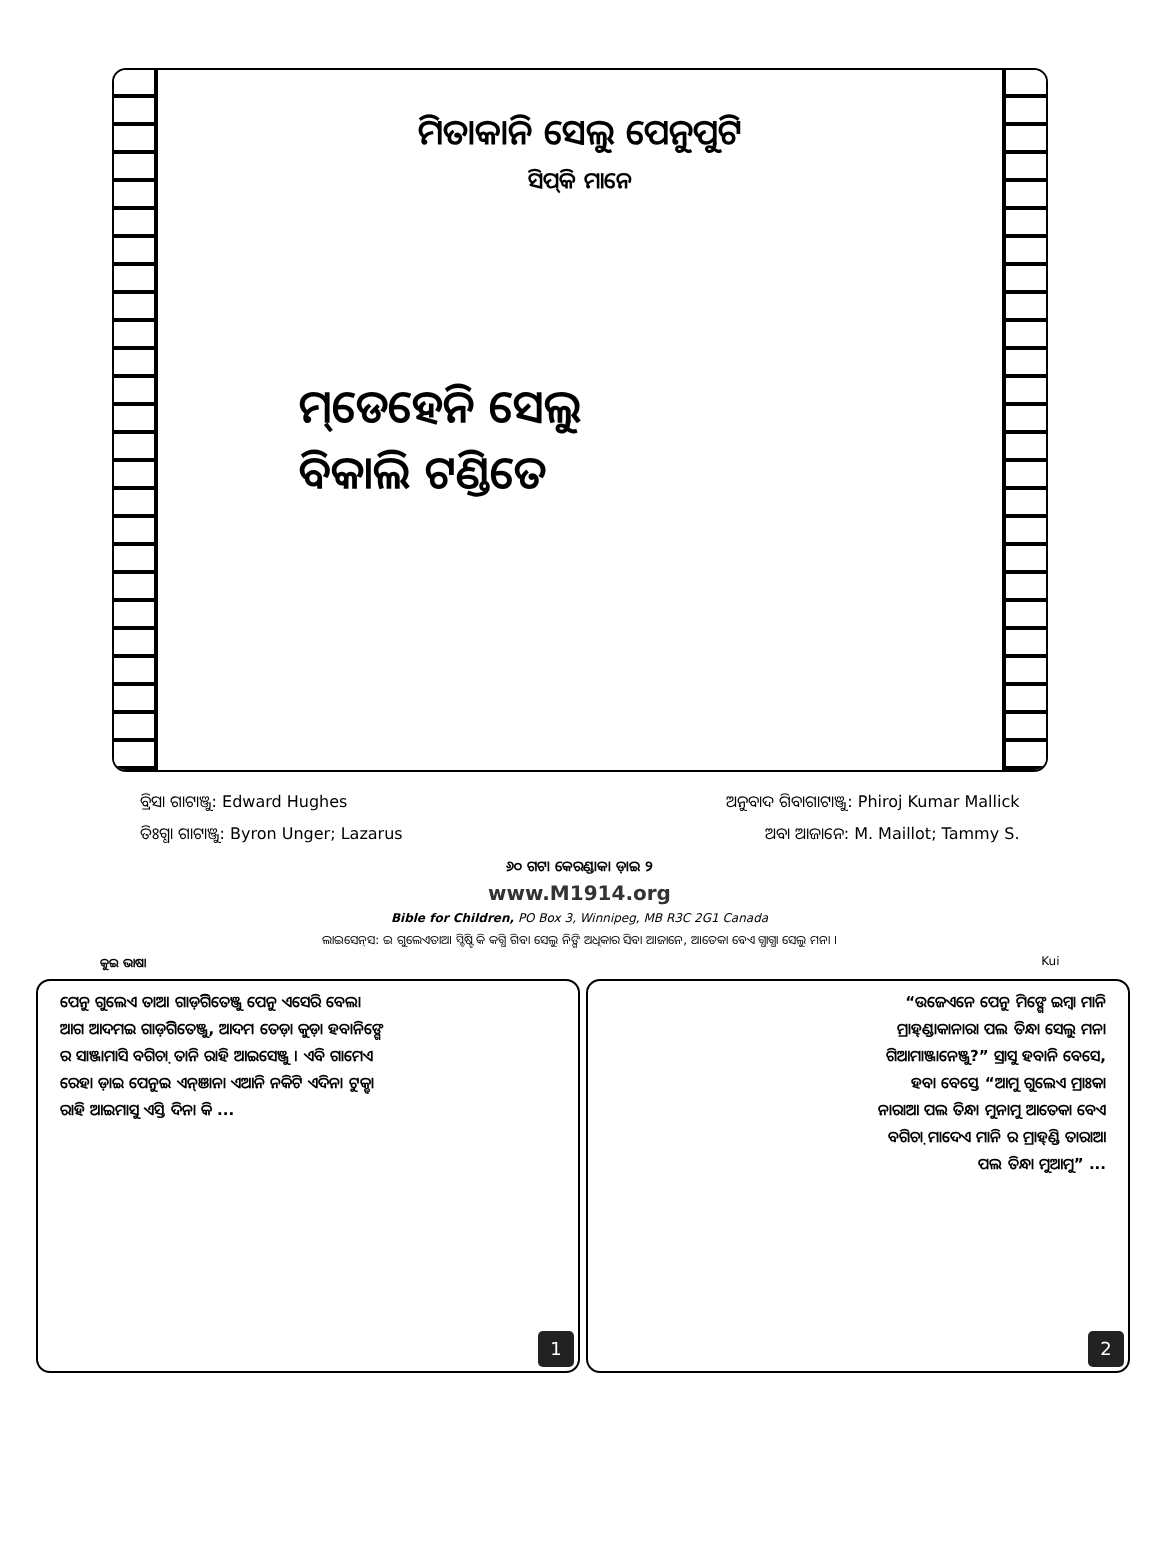ମିତାକାନି ସେଲୁ ପେନୁପୁଟି
ସିପ୍‌କି ମାନେ
ମ୍‌ଡେହେନି ସେଲୁ
ବିକାଲି ଟଣ୍ଡିତେ
ବ୍ରିସା ଗାଟାଞ୍ଜୁ: Edward Hughes
ତିଃଗ୍ଧା ଗାଟାଞ୍ଜୁ: Byron Unger; Lazarus
ଅନୁବାଦ ଗିବାଗାଟାଞ୍ଜୁ: Phiroj Kumar Mallick
ଅବା ଆଜାନେ: M. Maillot; Tammy S.
୬୦ ଗଟା କେରଣ୍ଡାକା ଡ଼ାଇ ୨
www.M1914.org
Bible for Children, PO Box 3, Winnipeg, MB R3C 2G1 Canada
ଲାଇସେନ୍‌ସ: ଇ ଗୁଲେଏତାଆ ସ୍ବିଷ୍ଟି କି କଗ୍ଧି ଗିବା ସେଲୁ ନିଙ୍ଗି ଅଧିକାର ସିବା ଆଜାନେ, ଆତେକା ବେଏ ଗ୍ଧାଗ୍ଧା ସେଲୁ ମନା ।
କୁଇ ଭାଷା Kui
ପେନୁ ଗୁଲେଏ ତାଆ ଗାଡ଼ିଗିତେଞ୍ଜୁ ପେନୁ ଏସେରି ବେଲା ଆଗ ଆଦମଇ ଗାଡ଼ିଗିତେଞ୍ଜୁ, ଆଦମ ତେଡ଼ା କୁଡ଼ା ହବାନିଙ୍ଗେ ର ସାଞ୍ଜାମାସି ବଗିଚ଼ା ତାନି ରାହି ଆଇସେଞ୍ଜୁ । ଏବି ଗାମେଏ ରେହା ଡ଼ାଇ ପେନୁଇ ଏନ୍‌ଞାନା ଏଆନି ନକିଟି ଏଦିନା ଟୁକ୍ବା ରାହି ଆଇମାସୁ ଏସ୍ତି ଦିନା କି ...
1
“ଉଜେଏନେ ପେନୁ ମିଙ୍ଗେ ଇମ୍ବା ମାନି ମ୍ରାହ୍‌ଣ୍ଡାକାନାରା ପଲ ତିନ୍ଧା ସେଲୁ ମନା ଗିଆମାଞ୍ଜାନେଞ୍ଜୁ?” ସ୍ରାସୁ ହବାନି ବେସେ, ହବା ବେସ୍ତେ “ଆମୁ ଗୁଲେଏ ମ୍ରାଃକା ନାରାଆ ପଲ ତିନ୍ଧା ମୁନାମୁ ଆତେକା ବେଏ ବଗିଚ଼ା ମାଦେଏ ମାନି ର ମ୍ରାହ୍‌ଣ୍ଡି ତାରାଆ ପଲ ତିନ୍ଧା ମୁଆମୁ” ...
2